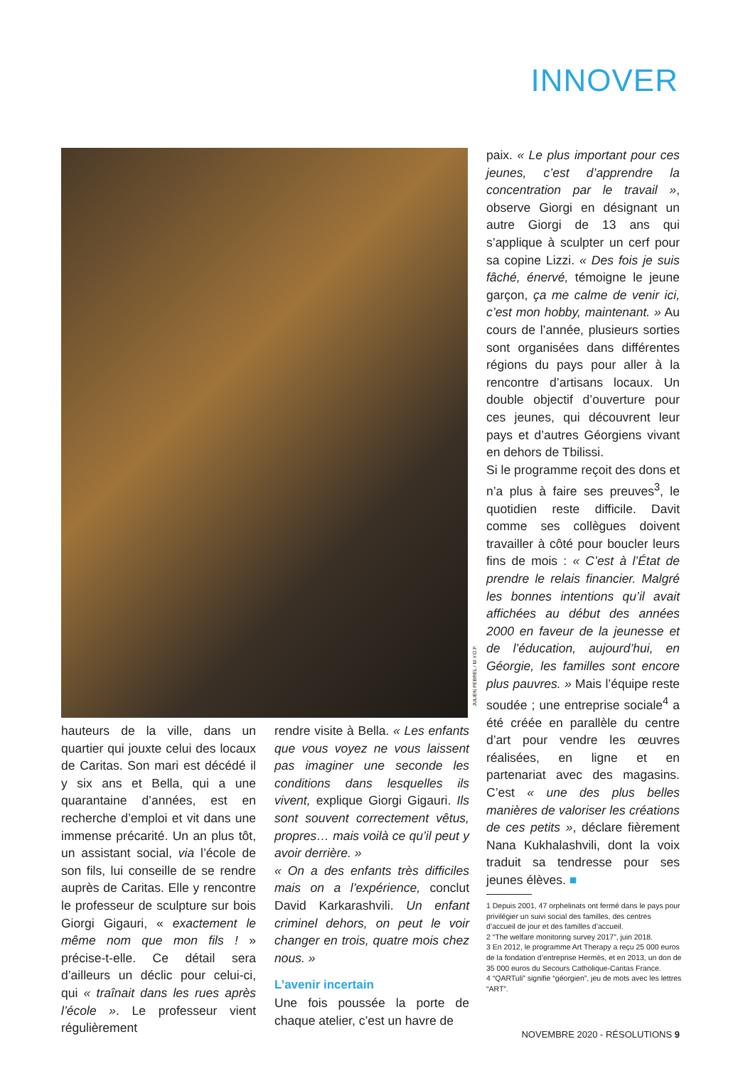INNOVER
JULIEN PEBREL / M.Y.O.P.
hauteurs de la ville, dans un quartier qui jouxte celui des locaux de Caritas. Son mari est décédé il y six ans et Bella, qui a une quarantaine d’années, est en recherche d’emploi et vit dans une immense précarité. Un an plus tôt, un assistant social, via l’école de son fils, lui conseille de se rendre auprès de Caritas. Elle y rencontre le professeur de sculpture sur bois Giorgi Gigauri, « exactement le même nom que mon fils ! » précise-t-elle. Ce détail sera d’ailleurs un déclic pour celui-ci, qui « traînait dans les rues après l’école ». Le professeur vient régulièrement
rendre visite à Bella. « Les enfants que vous voyez ne vous laissent pas imaginer une seconde les conditions dans lesquelles ils vivent, explique Giorgi Gigauri. Ils sont souvent correctement vêtus, propres… mais voilà ce qu’il peut y avoir derrière. »
« On a des enfants très difficiles mais on a l’expérience, conclut David Karkarashvili. Un enfant criminel dehors, on peut le voir changer en trois, quatre mois chez nous. »
L’avenir incertain
Une fois poussée la porte de chaque atelier, c’est un havre de
paix. « Le plus important pour ces jeunes, c’est d’apprendre la concentration par le travail », observe Giorgi en désignant un autre Giorgi de 13 ans qui s’applique à sculpter un cerf pour sa copine Lizzi. « Des fois je suis fâché, énervé, témoigne le jeune garçon, ça me calme de venir ici, c’est mon hobby, maintenant. » Au cours de l’année, plusieurs sorties sont organisées dans différentes régions du pays pour aller à la rencontre d’artisans locaux. Un double objectif d’ouverture pour ces jeunes, qui découvrent leur pays et d’autres Géorgiens vivant en dehors de Tbilissi.
Si le programme reçoit des dons et n’a plus à faire ses preuves<sup>3</sup>, le quotidien reste difficile. Davit comme ses collègues doivent travailler à côté pour boucler leurs fins de mois : « C’est à l’État de prendre le relais financier. Malgré les bonnes intentions qu’il avait affichées au début des années 2000 en faveur de la jeunesse et de l’éducation, aujourd’hui, en Géorgie, les familles sont encore plus pauvres. » Mais l’équipe reste soudée ; une entreprise sociale<sup>4</sup> a été créée en parallèle du centre d’art pour vendre les œuvres réalisées, en ligne et en partenariat avec des magasins. C’est « une des plus belles manières de valoriser les créations de ces petits », déclare fièrement Nana Kukhalashvili, dont la voix traduit sa tendresse pour ses jeunes élèves. ■
1 Depuis 2001, 47 orphelinats ont fermé dans le pays pour privilégier un suivi social des familles, des centres d’accueil de jour et des familles d’accueil.
2 “The welfare monitoring survey 2017”, juin 2018.
3 En 2012, le programme Art Therapy a reçu 25 000 euros de la fondation d’entreprise Hermès, et en 2013, un don de 35 000 euros du Secours Catholique-Caritas France.
4 “QARTuli” signifie “géorgien”, jeu de mots avec les lettres “ART”.
NOVEMBRE 2020 - RÉSOLUTIONS 9